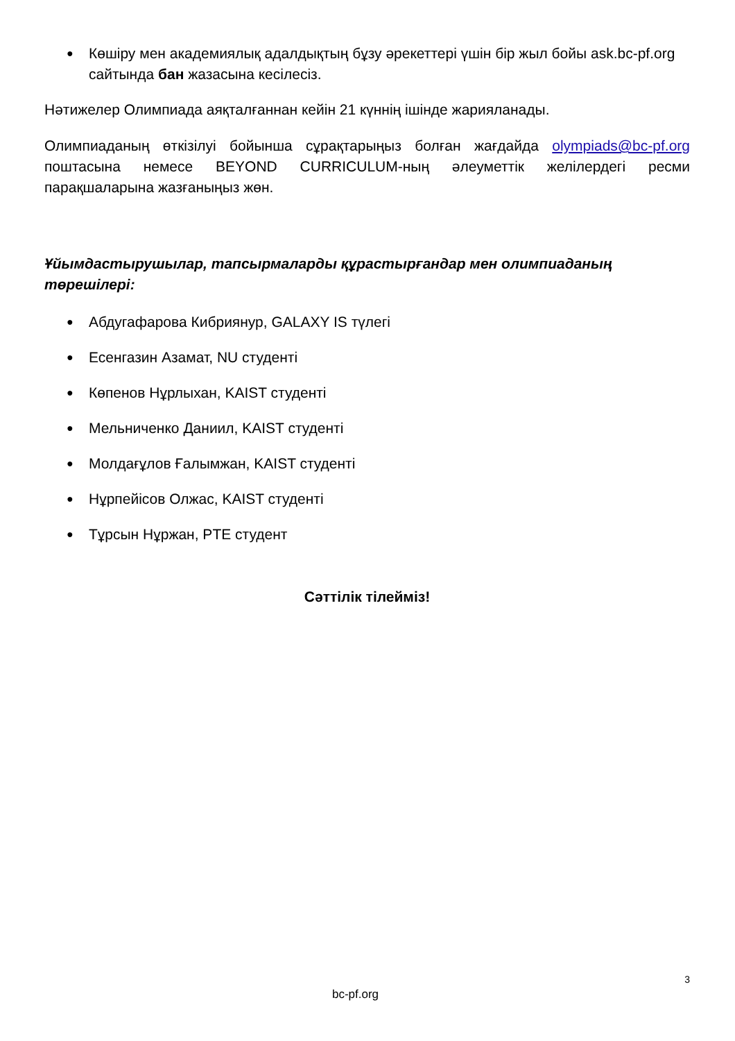● Көшіру мен академиялық адалдықтың бұзу әрекеттері үшін бір жыл бойы ask.bc-pf.org сайтында бан жазасына кесілесіз.
Нәтижелер Олимпиада аяқталғаннан кейін 21 күннің ішінде жарияланады.
Олимпиаданың өткізілуі бойынша сұрақтарыңыз болған жағдайда olympiads@bc-pf.org поштасына немесе BEYOND CURRICULUM-ның әлеуметтік желілердегі ресми парақшаларына жазғаныңыз жөн.
Ұйымдастырушылар, тапсырмаларды құрастырғандар мен олимпиаданың төрешілері:
● Абдугафарова Кибриянур, GALAXY IS түлегі
● Есенгазин Азамат, NU студенті
● Көпенов Нұрлыхан, KAIST студенті
● Мельниченко Даниил, KAIST студенті
● Молдағұлов Ғалымжан, KAIST студенті
● Нұрпейісов Олжас, KAIST студенті
● Тұрсын Нұржан, PTE студент
Сәттілік тілейміз!
3
bc-pf.org